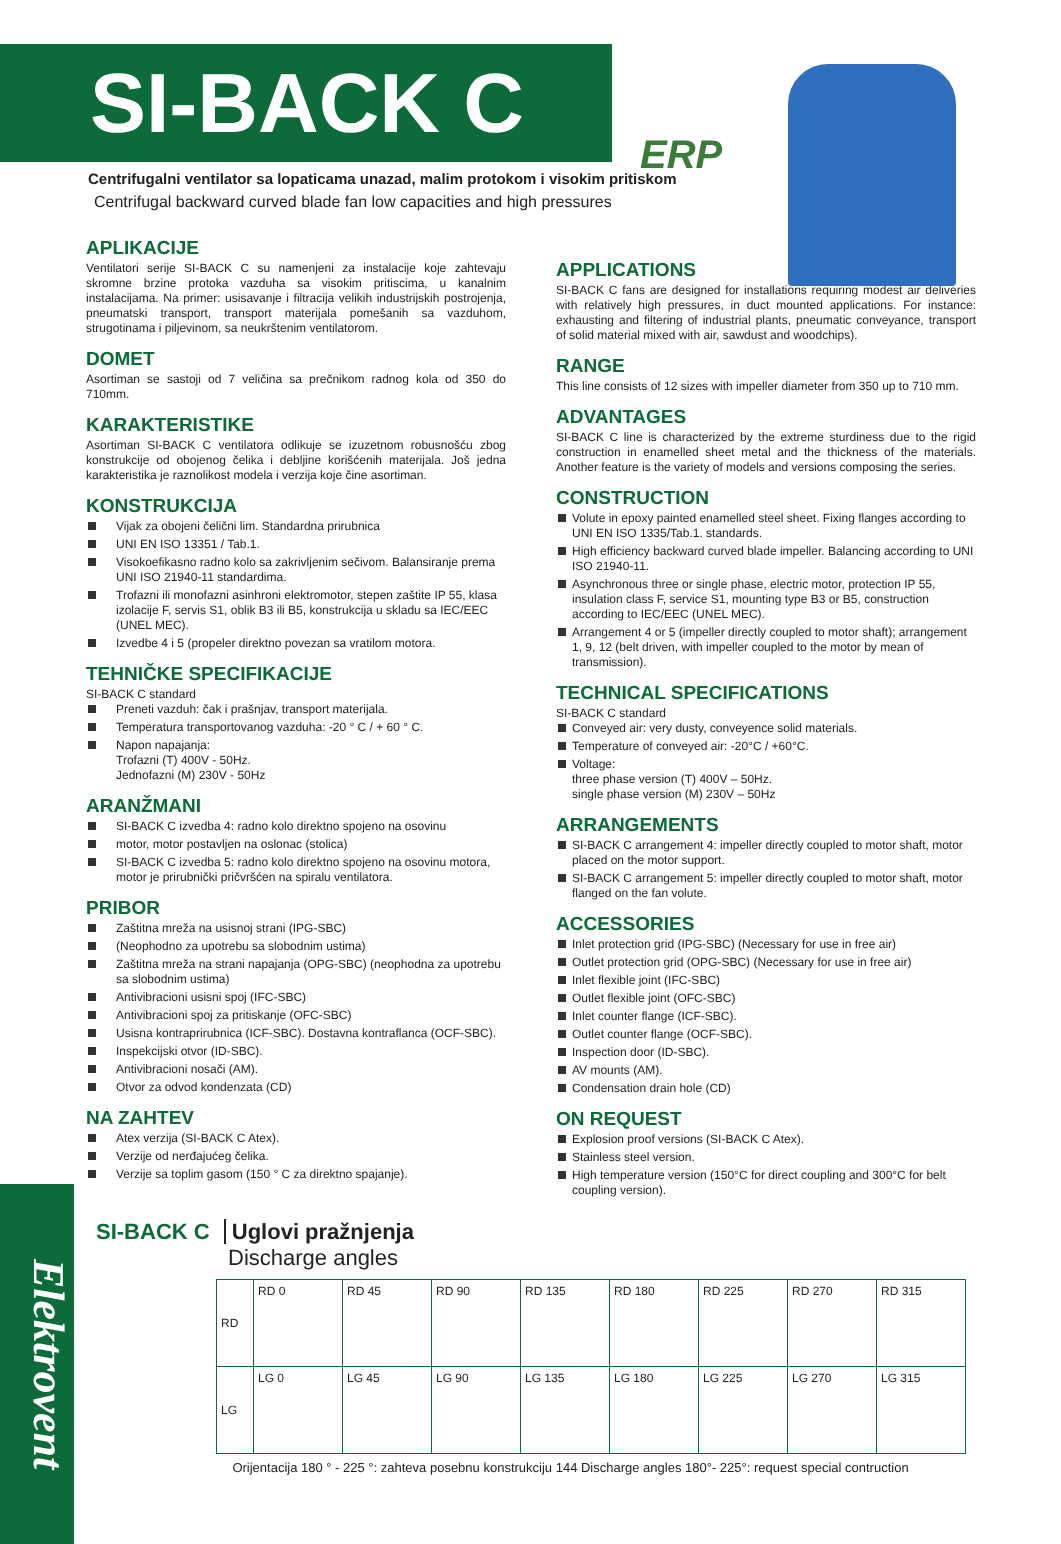SI-BACK C
ERP
Centrifugalni ventilator sa lopaticama unazad, malim protokom i visokim pritiskom
Centrifugal backward curved blade fan low capacities and high pressures
APLIKACIJE
Ventilatori serije SI-BACK C su namenjeni za instalacije koje zahtevaju skromne brzine protoka vazduha sa visokim pritiscima, u kanalnim instalacijama. Na primer: usisavanje i filtracija velikih industrijskih postrojenja, pneumatski transport, transport materijala pomešanih sa vazduhom, strugotinama i piljevinom, sa neukrštenim ventilatorom.
DOMET
Asortiman se sastoji od 7 veličina sa prečnikom radnog kola od 350 do 710mm.
KARAKTERISTIKE
Asortiman SI-BACK C ventilatora odlikuje se izuzetnom robusnošću zbog konstrukcije od obojenog čelika i debljine korišćenih materijala. Još jedna karakteristika je raznolikost modela i verzija koje čine asortiman.
KONSTRUKCIJA
Vijak za obojeni čelični lim. Standardna prirubnica
UNI EN ISO 13351 / Tab.1.
Visokoefikasno radno kolo sa zakrivljenim sečivom. Balansiranje prema UNI ISO 21940-11 standardima.
Trofazni ili monofazni asinhroni elektromotor, stepen zaštite IP 55, klasa izolacije F, servis S1, oblik B3 ili B5, konstrukcija u skladu sa IEC/EEC (UNEL MEC).
Izvedbe 4 i 5 (propeler direktno povezan sa vratilom motora.
TEHNIČKE SPECIFIKACIJE
SI-BACK C standard
Preneti vazduh: čak i prašnjav, transport materijala.
Temperatura transportovanog vazduha: -20 ° C / + 60 ° C.
Napon napajanja:
Trofazni (T) 400V - 50Hz.
Jednofazni (M) 230V - 50Hz
ARANŽMANI
SI-BACK C izvedba 4: radno kolo direktno spojeno na osovinu
motor, motor postavljen na oslonac (stolica)
SI-BACK C izvedba 5: radno kolo direktno spojeno na osovinu motora, motor je prirubnički pričvršćen na spiralu ventilatora.
PRIBOR
Zaštitna mreža na usisnoj strani (IPG-SBC)
(Neophodno za upotrebu sa slobodnim ustima)
Zaštitna mreža na strani napajanja (OPG-SBC) (neophodna za upotrebu sa slobodnim ustima)
Antivibracioni usisni spoj (IFC-SBC)
Antivibracioni spoj za pritiskanje (OFC-SBC)
Usisna kontraprirubnica (ICF-SBC). Dostavna kontraflanca (OCF-SBC).
Inspekcijski otvor (ID-SBC).
Antivibracioni nosači (AM).
Otvor za odvod kondenzata (CD)
NA ZAHTEV
Atex verzija (SI-BACK C Atex).
Verzije od nerđajućeg čelika.
Verzije sa toplim gasom (150 ° C za direktno spajanje).
APPLICATIONS
SI-BACK C fans are designed for installations requiring modest air deliveries with relatively high pressures, in duct mounted applications. For instance: exhausting and filtering of industrial plants, pneumatic conveyance, transport of solid material mixed with air, sawdust and woodchips).
RANGE
This line consists of 12 sizes with impeller diameter from 350 up to 710 mm.
ADVANTAGES
SI-BACK C line is characterized by the extreme sturdiness due to the rigid construction in enamelled sheet metal and the thickness of the materials. Another feature is the variety of models and versions composing the series.
CONSTRUCTION
Volute in epoxy painted enamelled steel sheet. Fixing flanges according to UNI EN ISO 1335/Tab.1. standards.
High efficiency backward curved blade impeller. Balancing according to UNI ISO 21940-11.
Asynchronous three or single phase, electric motor, protection IP 55, insulation class F, service S1, mounting type B3 or B5, construction according to IEC/EEC (UNEL MEC).
Arrangement 4 or 5 (impeller directly coupled to motor shaft); arrangement 1, 9, 12 (belt driven, with impeller coupled to the motor by mean of transmission).
TECHNICAL SPECIFICATIONS
SI-BACK C standard
Conveyed air: very dusty, conveyence solid materials.
Temperature of conveyed air: -20°C / +60°C.
Voltage:
three phase version (T) 400V – 50Hz.
single phase version (M) 230V – 50Hz
ARRANGEMENTS
SI-BACK C arrangement 4: impeller directly coupled to motor shaft, motor placed on the motor support.
SI-BACK C arrangement 5: impeller directly coupled to motor shaft, motor flanged on the fan volute.
ACCESSORIES
Inlet protection grid (IPG-SBC) (Necessary for use in free air)
Outlet protection grid (OPG-SBC) (Necessary for use in free air)
Inlet flexible joint (IFC-SBC)
Outlet flexible joint (OFC-SBC)
Inlet counter flange (ICF-SBC).
Outlet counter flange (OCF-SBC).
Inspection door (ID-SBC).
AV mounts (AM).
Condensation drain hole (CD)
ON REQUEST
Explosion proof versions (SI-BACK C Atex).
Stainless steel version.
High temperature version (150°C for direct coupling and 300°C for belt coupling version).
Elektrovent
SI-BACK C Uglovi pražnjenja
Discharge angles
| RD | RD 0 | RD 45 | RD 90 | RD 135 | RD 180 | RD 225 | RD 270 | RD 315 |
| LG | LG 0 | LG 45 | LG 90 | LG 135 | LG 180 | LG 225 | LG 270 | LG 315 |
Orijentacija 180 ° - 225 °: zahteva posebnu konstrukciju 144 Discharge angles 180°- 225°: request special contruction